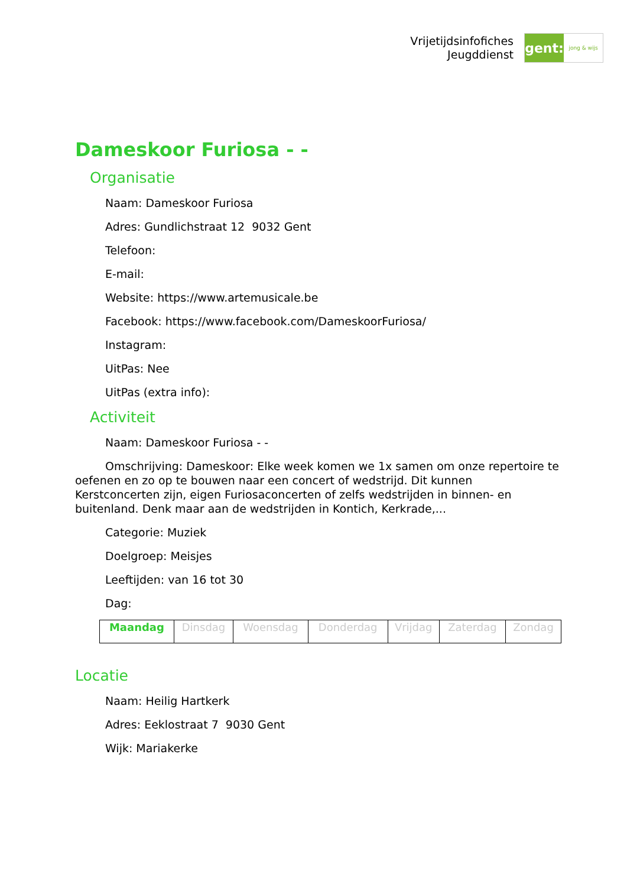Vrijetijdsinfofiches
Jeugddienst
gent:
jong & wijs
Dameskoor Furiosa - -
Organisatie
Naam: Dameskoor Furiosa
Adres: Gundlichstraat 12 9032 Gent
Telefoon:
E-mail:
Website: https://www.artemusicale.be
Facebook: https://www.facebook.com/DameskoorFuriosa/
Instagram:
UitPas: Nee
UitPas (extra info):
Activiteit
Naam: Dameskoor Furiosa - -
Omschrijving: Dameskoor: Elke week komen we 1x samen om onze repertoire te oefenen en zo op te bouwen naar een concert of wedstrijd. Dit kunnen Kerstconcerten zijn, eigen Furiosaconcerten of zelfs wedstrijden in binnen- en buitenland. Denk maar aan de wedstrijden in Kontich, Kerkrade,...
Categorie: Muziek
Doelgroep: Meisjes
Leeftijden: van 16 tot 30
Dag:
| Maandag | Dinsdag | Woensdag | Donderdag | Vrijdag | Zaterdag | Zondag |
Locatie
Naam: Heilig Hartkerk
Adres: Eeklostraat 7 9030 Gent
Wijk: Mariakerke